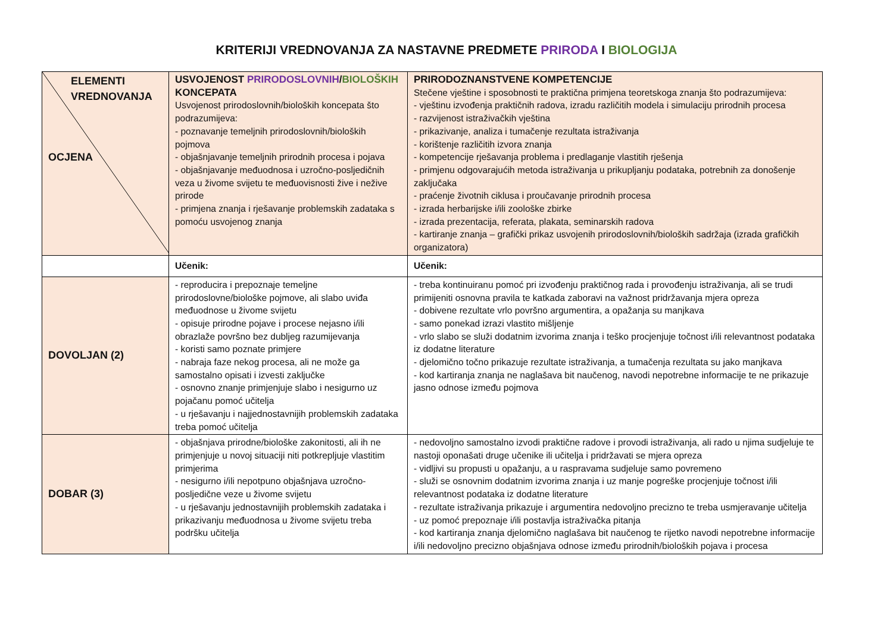KRITERIJI VREDNOVANJA ZA NASTAVNE PREDMETE PRIRODA I BIOLOGIJA
| ELEMENTI VREDNOVANJA OCJENA | USVOJENOST PRIRODOSLOVNIH / BIOLOŠKIH KONCEPATA Usvojenost prirodoslovnih/bioloških koncepata što podrazumijeva: - poznavanje temeljnih prirodoslovnih/bioloških pojmova - objašnjavanje temeljnih prirodnih procesa i pojava - objašnjavanje međuodnosa i uzročno-posljedičnih veza u živome svijetu te međuovisnosti žive i nežive prirode - primjena znanja i rješavanje problemskih zadataka s pomoću usvojenog znanja | PRIRODOZNANSTVENE KOMPETENCIJE Stečene vještine i sposobnosti te praktična primjena teoretskoga znanja što podrazumijeva: - vještinu izvođenja praktičnih radova, izradu različitih modela i simulaciju prirodnih procesa - razvijenost istraživačkih vještina - prikazivanje, analiza i tumačenje rezultata istraživanja - korištenje različitih izvora znanja - kompetencije rješavanja problema i predlaganje vlastitih rješenja - primjenu odgovarajućih metoda istraživanja u prikupljanju podataka, potrebnih za donošenje zaključaka - praćenje životnih ciklusa i proučavanje prirodnih procesa - izrada herbarijske i/ili zoološke zbirke - izrada prezentacija, referata, plakata, seminarskih radova - kartiranje znanja – grafički prikaz usvojenih prirodoslovnih/bioloških sadržaja (izrada grafičkih organizatora) |
| | Učenik: | Učenik: |
| DOVOLJAN (2) | - reproducira i prepoznaje temeljne prirodoslovne/biološke pojmove, ali slabo uviđa međuodnose u živome svijetu - opisuje prirodne pojave i procese nejasno i/ili obrazlaže površno bez dubljeg razumijevanja - koristi samo poznate primjere - nabraja faze nekog procesa, ali ne može ga samostalno opisati i izvesti zaključke - osnovno znanje primjenjuje slabo i nesigurno uz pojačanu pomoć učitelja - u rješavanju i najjednostavnijih problemskih zadataka treba pomoć učitelja | - treba kontinuiranu pomoć pri izvođenju praktičnog rada i provođenju istraživanja, ali se trudi primijeniti osnovna pravila te katkada zaboravi na važnost pridržavanja mjera opreza - dobivene rezultate vrlo površno argumentira, a opažanja su manjkava - samo ponekad izrazi vlastito mišljenje - vrlo slabo se služi dodatnim izvorima znanja i teško procjenjuje točnost i/ili relevantnost podataka iz dodatne literature - djelomično točno prikazuje rezultate istraživanja, a tumačenja rezultata su jako manjkava - kod kartiranja znanja ne naglašava bit naučenog, navodi nepotrebne informacije te ne prikazuje jasno odnose između pojmova |
| DOBAR (3) | - objašnjava prirodne/biološke zakonitosti, ali ih ne primjenjuje u novoj situaciji niti potkrepljuje vlastitim primjerima - nesigurno i/ili nepotpuno objašnjava uzročno-posljedične veze u živome svijetu - u rješavanju jednostavnijih problemskih zadataka i prikazivanju međuodnosa u živome svijetu treba podršku učitelja | - nedovoljno samostalno izvodi praktične radove i provodi istraživanja, ali rado u njima sudjeluje te nastoji oponašati druge učenike ili učitelja i pridržavati se mjera opreza - vidljivi su propusti u opažanju, a u raspravama sudjeluje samo povremeno - služi se osnovnim dodatnim izvorima znanja i uz manje pogreške procjenjuje točnost i/ili relevantnost podataka iz dodatne literature - rezultate istraživanja prikazuje i argumentira nedovoljno precizno te treba usmjeravanje učitelja - uz pomoć prepoznaje i/ili postavlja istraživačka pitanja - kod kartiranja znanja djelomično naglašava bit naučenog te rijetko navodi nepotrebne informacije i/ili nedovoljno precizno objašnjava odnose između prirodnih/bioloških pojava i procesa |